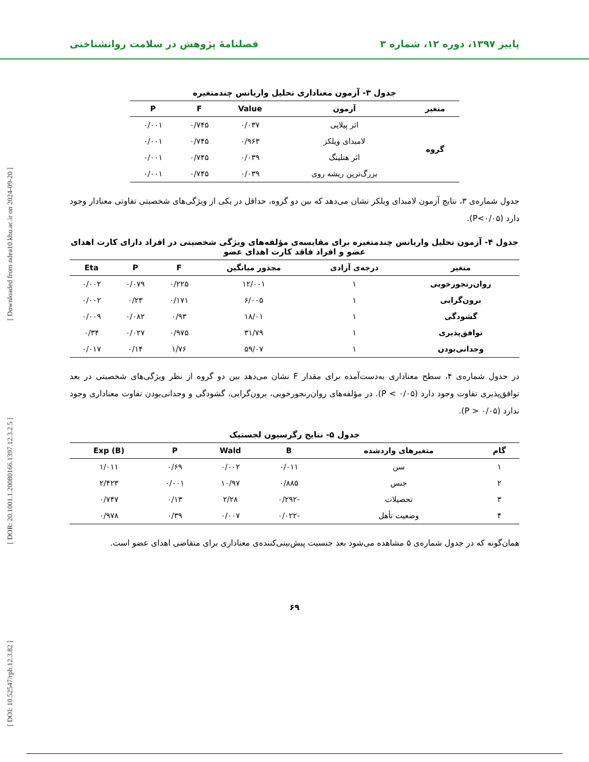پاییز ۱۳۹۷، دوره ۱۲، شماره ۳ فصلنامهٔ پژوهش در سلامت روانشناختی
[ DOI: 10.52547/rph.12.3.82 ] [ DOR: 20.1001.1.20080166.1397.12.3.2.5 ] [ Downloaded from ndea10.khu.ac.ir on 2024-09-20 ]
جدول ۳- آزمون معناداری تحلیل واریانس چندمتغیره
| متغیر | آزمون | Value | F | P |
| --- | --- | --- | --- | --- |
| گروه | اثر پیلایی | ۰/۰۳۷ | ۰/۷۴۵ | ۰/۰۰۱ |
| | لامبدای ویلکز | ۰/۹۶۳ | ۰/۷۴۵ | ۰/۰۰۱ |
| | اثر هتلینگ | ۰/۰۳۹ | ۰/۷۴۵ | ۰/۰۰۱ |
| | بزرگ‌ترین ریشه روی | ۰/۰۳۹ | ۰/۷۴۵ | ۰/۰۰۱ |
جدول شماره‌ی ۳، نتایج آزمون لامبدای ویلکز نشان می‌دهد که بین دو گروه، حداقل در یکی از ویژگی‌های شخصیتی تفاوتی معنادار وجود دارد (P<۰/۰۵).
جدول ۴- آزمون تحلیل واریانس چندمتغیره برای مقایسه‌ی مؤلفه‌های ویژگی شخصیتی در افراد دارای کارت اهدای عضو و افراد فاقد کارت اهدای عضو
| متغیر | درجه‌ی آزادی | مجذور میانگین | F | P | Eta |
| --- | --- | --- | --- | --- | --- |
| روان‌رنجورخویی | ۱ | ۱۲/۰۰۱ | ۰/۲۲۵ | ۰/۰۷۹ | ۰/۰۰۲ |
| برون‌گرایی | ۱ | ۶/۰۰۵ | ۰/۱۷۱ | ۰/۲۳ | ۰/۰۰۲ |
| گشودگی | ۱ | ۱۸/۰۱ | ۰/۹۳ | ۰/۰۸۲ | ۰/۰۰۹ |
| توافق‌پذیری | ۱ | ۳۱/۷۹ | ۰/۹۷۵ | ۰/۰۲۷ | ۰/۳۴ |
| وجدانی‌بودن | ۱ | ۵۹/۰۷ | ۱/۷۶ | ۰/۱۴ | ۰/۰۱۷ |
در جدول شماره‌ی ۴، سطح معناداری به‌دست‌آمده برای مقدار F نشان می‌دهد بین دو گروه از نظر ویژگی‌های شخصیتی در بعد توافق‌پذیری تفاوت وجود دارد (P < ۰/۰۵). در مؤلفه‌های روان‌رنجورخویی، برون‌گرایی، گشودگی و وجدانی‌بودن تفاوت معناداری وجود ندارد (P > ۰/۰۵).
جدول ۵- نتایج رگرسیون لجستیک
| گام | متغیرهای وارد‌شده | B | Wald | P | Exp (B) |
| --- | --- | --- | --- | --- | --- |
| ۱ | سن | ۰/۰۱۱ | ۰/۰۰۲ | ۰/۶۹ | ۱/۰۱۱ |
| ۲ | جنس | ۰/۸۸۵ | ۱۰/۹۷ | ۰/۰۰۱ | ۲/۴۲۳ |
| ۳ | تحصیلات | -۰/۲۹۲ | ۲/۲۸ | ۰/۱۳ | ۰/۷۴۷ |
| ۴ | وضعیت تأهل | -۰/۰۲۲ | ۰/۰۰۷ | ۰/۳۹ | ۰/۹۷۸ |
همان‌گونه که در جدول شماره‌ی ۵ مشاهده می‌شود بعد جنسیت پیش‌بینی‌کننده‌ی معناداری برای متقاضی اهدای عضو است.
۶۹